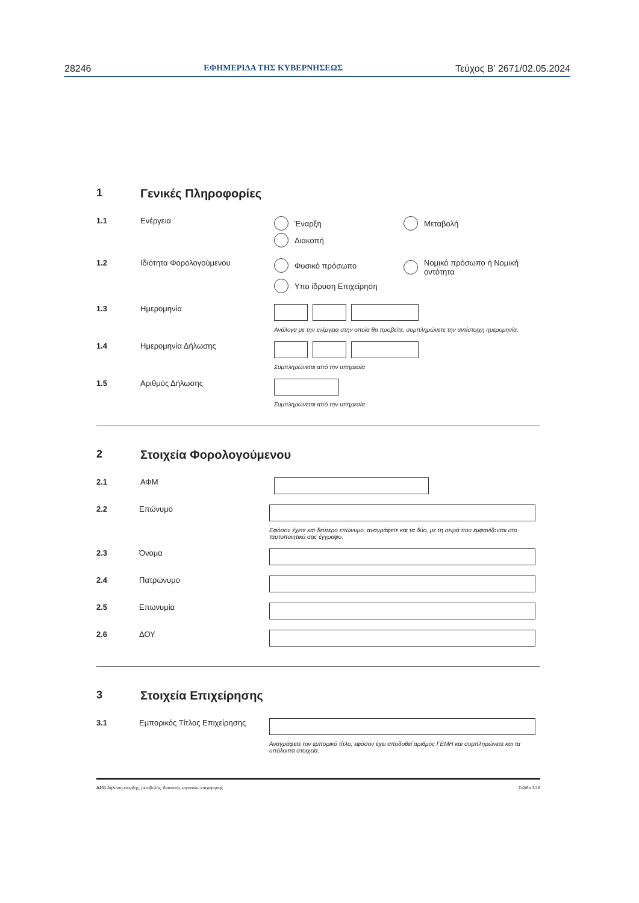28246 ΕΦΗΜΕΡΙΔΑ ΤΗΣ ΚΥΒΕΡΝΗΣΕΩΣ Τεύχος Β’ 2671/02.05.2024
1 Γενικές Πληροφορίες
1.1 Ενέργεια Έναρξη Μεταβολή
Διακοπή
1.2 Ιδιότητα Φορολογούμενου Φυσικό πρόσωπο Νομικό πρόσωπο ή Νομική οντότητα
Υπο ίδρυση Επιχείρηση
1.3 Ημερομηνία
Ανάλογα με την ενέργεια στην οποία θα προβείτε, συμπληρώνετε την αντίστοιχη ημερομηνία.
1.4 Ημερομηνία Δήλωσης
Συμπληρώνεται από την υπηρεσία
1.5 Αριθμός Δήλωσης
Συμπληρώνεται από την υπηρεσία
2 Στοιχεία Φορολογούμενου
2.1 ΑΦΜ
2.2 Επώνυμο
Εφόσον έχετε και δεύτερο επώνυμο, αναγράφετε και τα δύο, με τη σειρά που εμφανίζονται στο ταυτοποιητικό σας έγγραφο.
2.3 Όνομα
2.4 Πατρώνυμο
2.5 Επωνυμία
2.6 ΔΟΥ
3 Στοιχεία Επιχείρησης
3.1 Εμπορικός Τίτλος Επιχείρησης
Αναγράφετε τον εμπορικό τίτλο, εφόσον έχει αποδοθεί αριθμός ΓΕΜΗ και συμπληρώνετε και τα υπόλοιπα στοιχεία.
Δ211 Δήλωση έναρξης, μεταβολής, διακοπής εργασιών επιχείρησης Σελίδα 3/18